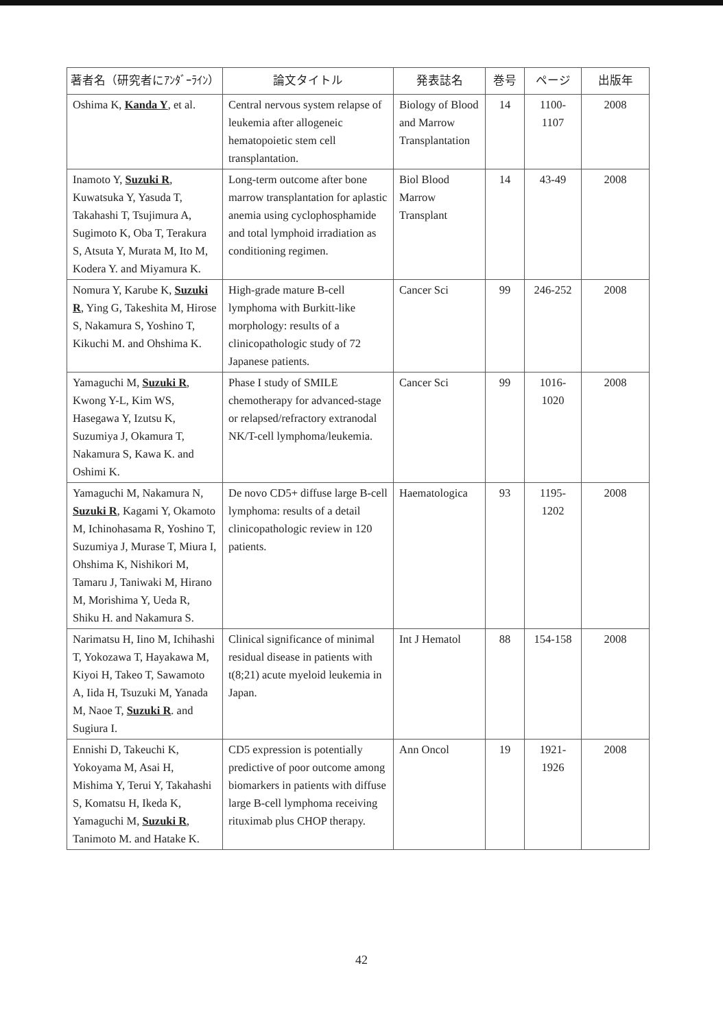| 著者名（研究者にｱﾝﾀﾞｰﾗｲﾝ） | 論文タイトル | 発表誌名 | 巻号 | ページ | 出版年 |
| --- | --- | --- | --- | --- | --- |
| Oshima K, Kanda Y , et al. | Central nervous system relapse of leukemia after allogeneic hematopoietic stem cell transplantation. | Biology of Blood and Marrow Transplantation | 14 | 1100-1107 | 2008 |
| Inamoto Y, Suzuki R , Kuwatsuka Y, Yasuda T, Takahashi T, Tsujimura A, Sugimoto K, Oba T, Terakura S, Atsuta Y, Murata M, Ito M, Kodera Y. and Miyamura K. | Long-term outcome after bone marrow transplantation for aplastic anemia using cyclophosphamide and total lymphoid irradiation as conditioning regimen. | Biol Blood Marrow Transplant | 14 | 43-49 | 2008 |
| Nomura Y, Karube K, Suzuki R , Ying G, Takeshita M, Hirose S, Nakamura S, Yoshino T, Kikuchi M. and Ohshima K. | High-grade mature B-cell lymphoma with Burkitt-like morphology: results of a clinicopathologic study of 72 Japanese patients. | Cancer Sci | 99 | 246-252 | 2008 |
| Yamaguchi M, Suzuki R , Kwong Y-L, Kim WS, Hasegawa Y, Izutsu K, Suzumiya J, Okamura T, Nakamura S, Kawa K. and Oshimi K. | Phase I study of SMILE chemotherapy for advanced-stage or relapsed/refractory extranodal NK/T-cell lymphoma/leukemia. | Cancer Sci | 99 | 1016-1020 | 2008 |
| Yamaguchi M, Nakamura N, Suzuki R , Kagami Y, Okamoto M, Ichinohasama R, Yoshino T, Suzumiya J, Murase T, Miura I, Ohshima K, Nishikori M, Tamaru J, Taniwaki M, Hirano M, Morishima Y, Ueda R, Shiku H. and Nakamura S. | De novo CD5+ diffuse large B-cell lymphoma: results of a detail clinicopathologic review in 120 patients. | Haematologica | 93 | 1195-1202 | 2008 |
| Narimatsu H, Iino M, Ichihashi T, Yokozawa T, Hayakawa M, Kiyoi H, Takeo T, Sawamoto A, Iida H, Tsuzuki M, Yanada M, Naoe T, Suzuki R . and Sugiura I. | Clinical significance of minimal residual disease in patients with t(8;21) acute myeloid leukemia in Japan. | Int J Hematol | 88 | 154-158 | 2008 |
| Ennishi D, Takeuchi K, Yokoyama M, Asai H, Mishima Y, Terui Y, Takahashi S, Komatsu H, Ikeda K, Yamaguchi M, Suzuki R , Tanimoto M. and Hatake K. | CD5 expression is potentially predictive of poor outcome among biomarkers in patients with diffuse large B-cell lymphoma receiving rituximab plus CHOP therapy. | Ann Oncol | 19 | 1921-1926 | 2008 |
42